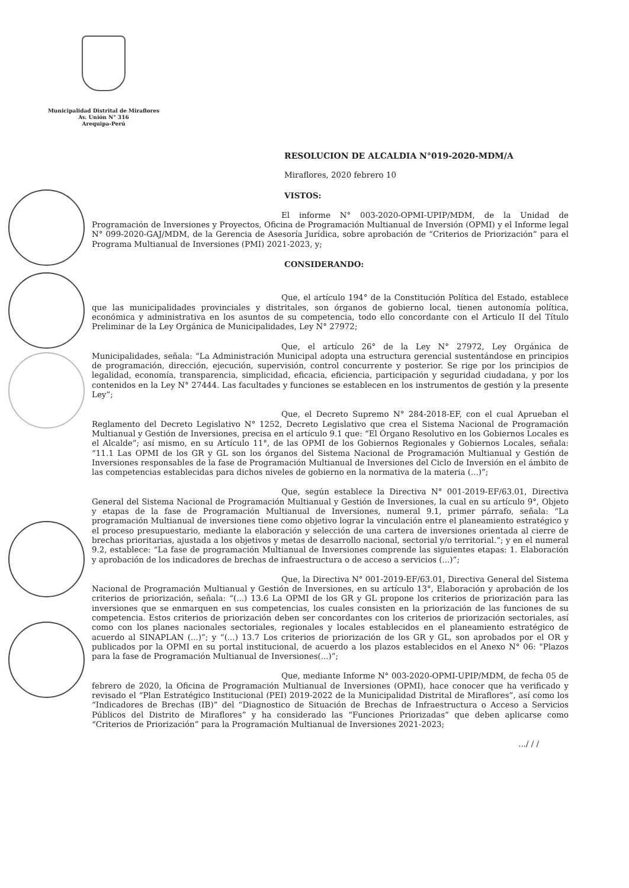Municipalidad Distrital de Miraflores
Av. Unión N° 316
Arequipa-Perú
RESOLUCION DE ALCALDIA N°019-2020-MDM/A
Miraflores, 2020 febrero 10
VISTOS:
El informe N° 003-2020-OPMI-UPIP/MDM, de la Unidad de Programación de Inversiones y Proyectos, Oficina de Programación Multianual de Inversión (OPMI) y el Informe legal N° 099-2020-GAJ/MDM, de la Gerencia de Asesoría Jurídica, sobre aprobación de “Criterios de Priorización” para el Programa Multianual de Inversiones (PMI) 2021-2023, y;
CONSIDERANDO:
Que, el artículo 194° de la Constitución Política del Estado, establece que las municipalidades provinciales y distritales, son órganos de gobierno local, tienen autonomía política, económica y administrativa en los asuntos de su competencia, todo ello concordante con el Articulo II del Título Preliminar de la Ley Orgánica de Municipalidades, Ley N° 27972;
Que, el artículo 26° de la Ley N° 27972, Ley Orgánica de Municipalidades, señala: “La Administración Municipal adopta una estructura gerencial sustentándose en principios de programación, dirección, ejecución, supervisión, control concurrente y posterior. Se rige por los principios de legalidad, economía, transparencia, simplicidad, eficacia, eficiencia, participación y seguridad ciudadana, y por los contenidos en la Ley N° 27444. Las facultades y funciones se establecen en los instrumentos de gestión y la presente Ley”;
Que, el Decreto Supremo N° 284-2018-EF, con el cual Aprueban el Reglamento del Decreto Legislativo N° 1252, Decreto Legislativo que crea el Sistema Nacional de Programación Multianual y Gestión de Inversiones, precisa en el artículo 9.1 que: “El Órgano Resolutivo en los Gobiernos Locales es el Alcalde”; así mismo, en su Artículo 11°, de las OPMI de los Gobiernos Regionales y Gobiernos Locales, señala: “11.1 Las OPMI de los GR y GL son los órganos del Sistema Nacional de Programación Multianual y Gestión de Inversiones responsables de la fase de Programación Multianual de Inversiones del Ciclo de Inversión en el ámbito de las competencias establecidas para dichos niveles de gobierno en la normativa de la materia (...)”;
Que, según establece la Directiva N° 001-2019-EF/63.01, Directiva General del Sistema Nacional de Programación Multianual y Gestión de Inversiones, la cual en su artículo 9°, Objeto y etapas de la fase de Programación Multianual de Inversiones, numeral 9.1, primer párrafo, señala: “La programación Multianual de inversiones tiene como objetivo lograr la vinculación entre el planeamiento estratégico y el proceso presupuestario, mediante la elaboración y selección de una cartera de inversiones orientada al cierre de brechas prioritarias, ajustada a los objetivos y metas de desarrollo nacional, sectorial y/o territorial.”; y en el numeral 9.2, establece: “La fase de programación Multianual de Inversiones comprende las siguientes etapas: 1. Elaboración y aprobación de los indicadores de brechas de infraestructura o de acceso a servicios (...)”;
Que, la Directiva N° 001-2019-EF/63.01, Directiva General del Sistema Nacional de Programación Multianual y Gestión de Inversiones, en su artículo 13°, Elaboración y aprobación de los criterios de priorización, señala: “(...) 13.6 La OPMI de los GR y GL propone los criterios de priorización para las inversiones que se enmarquen en sus competencias, los cuales consisten en la priorización de las funciones de su competencia. Estos criterios de priorización deben ser concordantes con los criterios de priorización sectoriales, así como con los planes nacionales sectoriales, regionales y locales establecidos en el planeamiento estratégico de acuerdo al SINAPLAN (...)”; y “(...) 13.7 Los criterios de priorización de los GR y GL, son aprobados por el OR y publicados por la OPMI en su portal institucional, de acuerdo a los plazos establecidos en el Anexo N° 06: "Plazos para la fase de Programación Multianual de Inversiones(...)”;
Que, mediante Informe N° 003-2020-OPMI-UPIP/MDM, de fecha 05 de febrero de 2020, la Oficina de Programación Multianual de Inversiones (OPMI), hace conocer que ha verificado y revisado el “Plan Estratégico Institucional (PEI) 2019-2022 de la Municipalidad Distrital de Miraflores”, así como los “Indicadores de Brechas (IB)” del “Diagnostico de Situación de Brechas de Infraestructura o Acceso a Servicios Públicos del Distrito de Miraflores” y ha considerado las “Funciones Priorizadas” que deben aplicarse como “Criterios de Priorización” para la Programación Multianual de Inversiones 2021-2023;
.../ / /